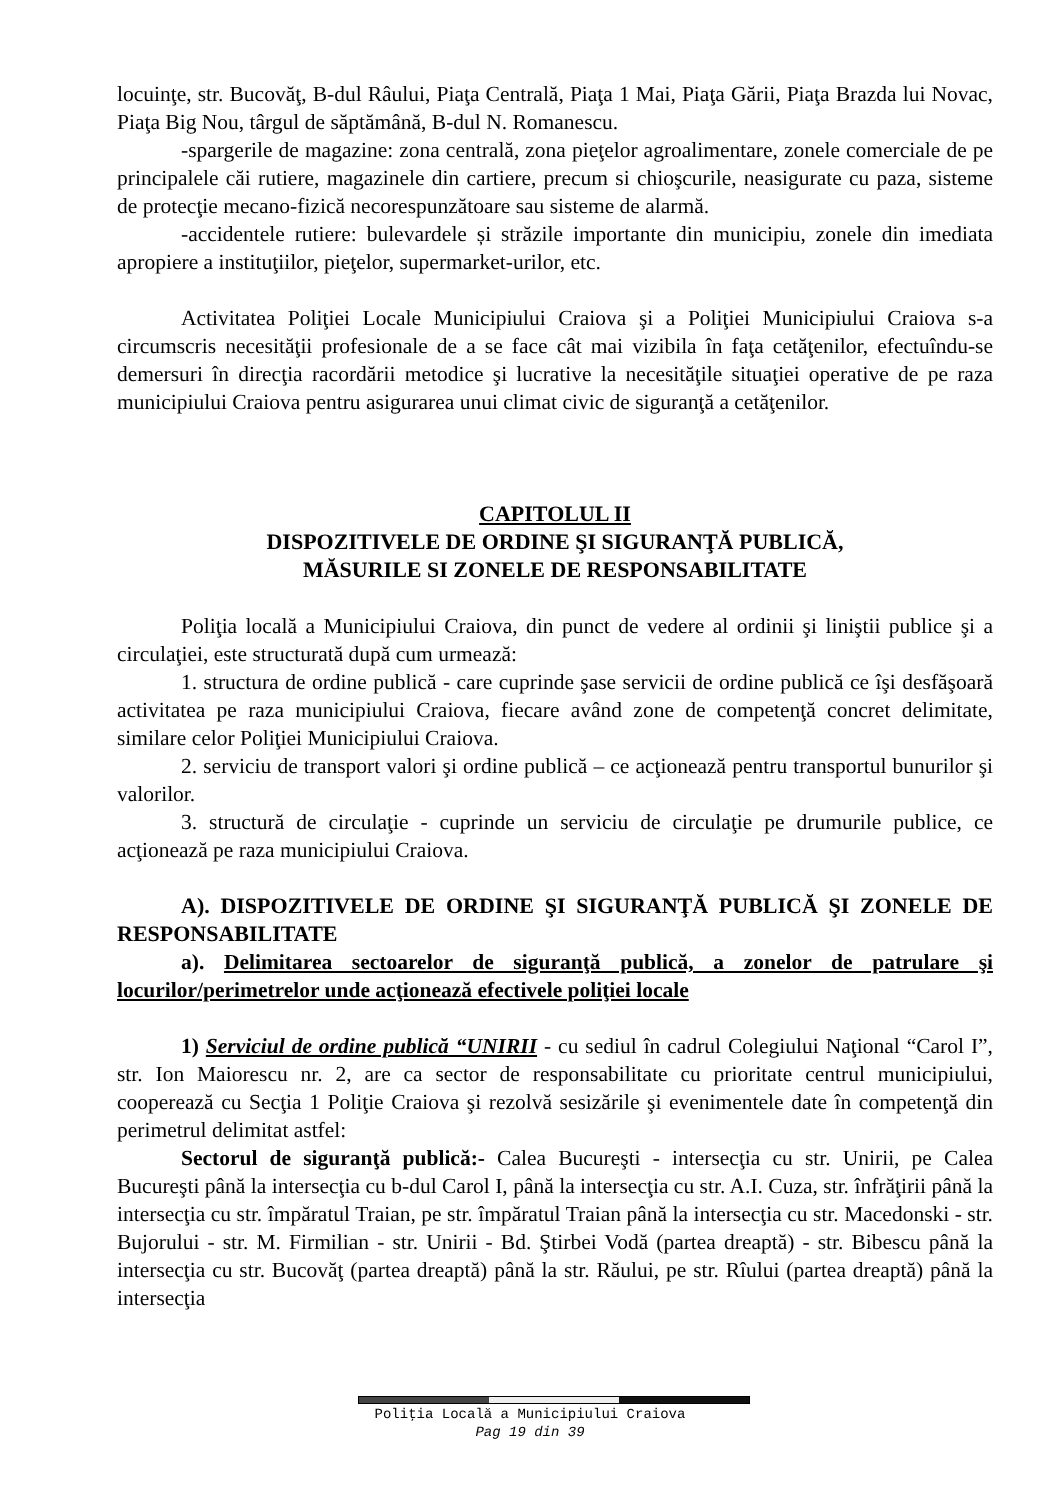locuinţe, str. Bucovăţ, B-dul Râului, Piaţa Centrală, Piaţa 1 Mai, Piaţa Gării, Piaţa Brazda lui Novac, Piaţa Big Nou, târgul de săptămână, B-dul N. Romanescu.
-spargerile de magazine: zona centrală, zona pieţelor agroalimentare, zonele comerciale de pe principalele căi rutiere, magazinele din cartiere, precum si chioşcurile, neasigurate cu paza, sisteme de protecţie mecano-fizică necorespunzătoare sau sisteme de alarmă.
-accidentele rutiere: bulevardele și străzile importante din municipiu, zonele din imediata apropiere a instituţiilor, pieţelor, supermarket-urilor, etc.
Activitatea Poliţiei Locale Municipiului Craiova şi a Poliţiei Municipiului Craiova s-a circumscris necesităţii profesionale de a se face cât mai vizibila în faţa cetăţenilor, efectuîndu-se demersuri în direcţia racordării metodice şi lucrative la necesităţile situaţiei operative de pe raza municipiului Craiova pentru asigurarea unui climat civic de siguranţă a cetăţenilor.
CAPITOLUL II
DISPOZITIVELE DE ORDINE ŞI SIGURANŢĂ PUBLICĂ,
MĂSURILE SI ZONELE DE RESPONSABILITATE
Poliţia locală a Municipiului Craiova, din punct de vedere al ordinii şi liniştii publice şi a circulaţiei, este structurată după cum urmează:
1. structura de ordine publică - care cuprinde şase servicii de ordine publică ce îşi desfăşoară activitatea pe raza municipiului Craiova, fiecare având zone de competenţă concret delimitate, similare celor Poliţiei Municipiului Craiova.
2. serviciu de transport valori şi ordine publică – ce acţionează pentru transportul bunurilor şi valorilor.
3. structură de circulaţie - cuprinde un serviciu de circulaţie pe drumurile publice, ce acţionează pe raza municipiului Craiova.
A). DISPOZITIVELE DE ORDINE ŞI SIGURANŢĂ PUBLICĂ ŞI ZONELE DE RESPONSABILITATE
a). Delimitarea sectoarelor de siguranţă publică, a zonelor de patrulare şi locurilor/perimetrelor unde acţionează efectivele poliţiei locale
1) Serviciul de ordine publică “UNIRII - cu sediul în cadrul Colegiului Naţional “Carol I”, str. Ion Maiorescu nr. 2, are ca sector de responsabilitate cu prioritate centrul municipiului, cooperează cu Secţia 1 Poliţie Craiova şi rezolvă sesizările şi evenimentele date în competenţă din perimetrul delimitat astfel:
Sectorul de siguranţă publică:- Calea Bucureşti - intersecţia cu str. Unirii, pe Calea Bucureşti până la intersecţia cu b-dul Carol I, până la intersecţia cu str. A.I. Cuza, str. înfrăţirii până la intersecţia cu str. împăratul Traian, pe str. împăratul Traian până la intersecţia cu str. Macedonski - str. Bujorului - str. M. Firmilian - str. Unirii - Bd. Ştirbei Vodă (partea dreaptă) - str. Bibescu până la intersecţia cu str. Bucovăţ (partea dreaptă) până la str. Răului, pe str. Rîului (partea dreaptă) până la intersecţia
Poliţia Locală a Municipiului Craiova
Pag 19 din 39